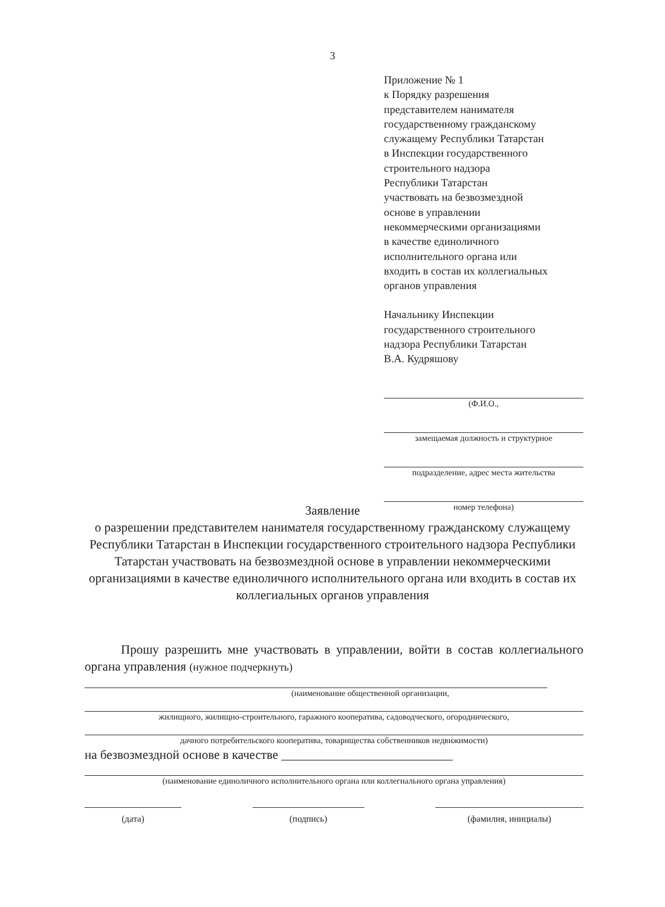3
Приложение № 1
к Порядку разрешения
представителем нанимателя
государственному гражданскому
служащему Республики Татарстан
в Инспекции государственного
строительного надзора
Республики Татарстан
участвовать на безвозмездной
основе в управлении
некоммерческими организациями
в качестве единоличного
исполнительного органа или
входить в состав их коллегиальных
органов управления
Начальнику Инспекции
государственного строительного
надзора Республики Татарстан
В.А. Кудряшову
(Ф.И.О.,
замещаемая должность и структурное
подразделение, адрес места жительства
номер телефона)
Заявление
о разрешении представителем нанимателя государственному гражданскому служащему Республики Татарстан в Инспекции государственного строительного надзора Республики Татарстан участвовать на безвозмездной основе в управлении некоммерческими организациями в качестве единоличного исполнительного органа или входить в состав их коллегиальных органов управления
Прошу разрешить мне участвовать в управлении, войти в состав коллегиального органа управления (нужное подчеркнуть)
(наименование общественной организации,
жилищного, жилищно-строительного, гаражного кооператива, садоводческого, огороднического,
дачного потребительского кооператива, товарищества собственников недвижимости)
на безвозмездной основе в качестве ___________________________
(наименование единоличного исполнительного органа или коллегиального органа управления)
(дата) (подпись) (фамилия, инициалы)